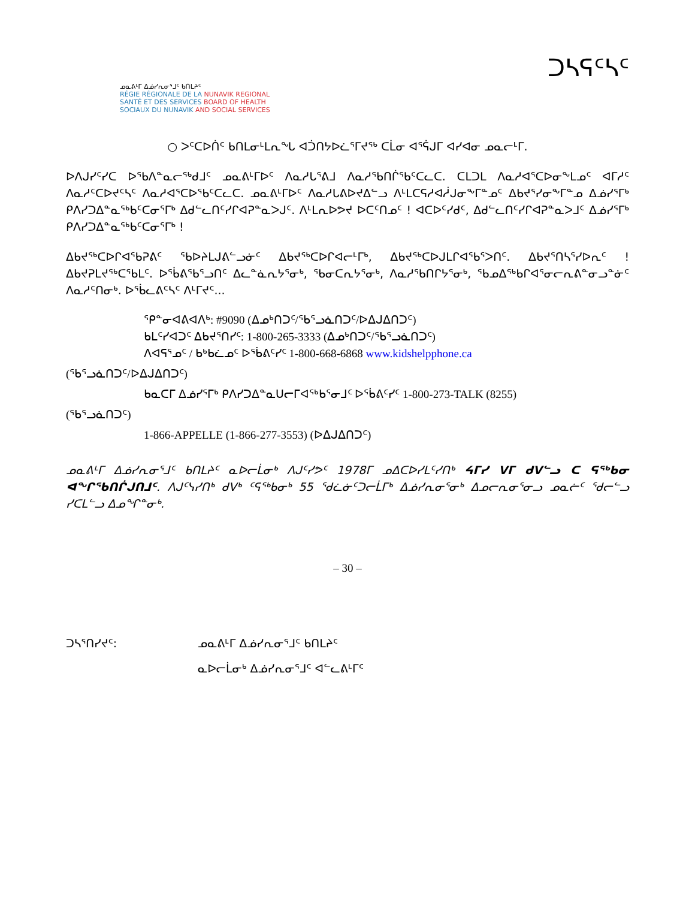ᓄᓇᕕᒻᒥ ᐃᓅᓯᕆᓂᕐᒧᑦ ᑲᑎᒪᔨᑦ
RÉGIE RÉGIONALE DE LA NUNAVIK REGIONAL
SANTÉ ET DES SERVICES BOARD OF HEALTH
SOCIAUX DU NUNAVIK AND SOCIAL SERVICES
ᑐᓴᕋᑦᓴᑦ
○ ᐳᑦᑕᐅᑏᑦ ᑲᑎᒪᓂᒻᒪᕆᖓ ᐊᑑᑎᔭᐅᓛᕐᒥᔪᖅ ᑕᒫᓂ ᐊᕐᕌᒍᒥ ᐊᓯᐊᓂ ᓄᓇᓕᒻᒥ.
ᐅᐱᒍᓯᑦᓯᑕ ᐅᖃᐱᓐᓇᓕᖅᑯᒧᑦ ᓄᓇᕕᒻᒥᐅᑦ ᐱᓇᓱᒐᕐᕕᒧ ᐱᓇᓱᖃᑎᒌᖃᑦᑕᓚᑕ. ᑕᒪᑐᒪ ᐱᓇᓱᐊᕐᑕᐅᓂᖕᒪᓄᑦ ᐊᒥᓱᑦ ᐱᓇᓱᑦᑕᐅᔪᑦᓴᑦ ᐱᓇᓱᐊᕐᑕᐅᖃᑦᑕᓚᑕ. ᓄᓇᕕᒻᒥᐅᑦ ᐱᓇᓱᒐᕕᐅᔪᐃᓪᓗ ᐱᒻᒪᑕᕋᓱᐊᓲᒍᓂᖕᒥᓐᓄᑦ ᐃᑲᔪᕐᓯᓂᖕᒥᓐᓄ ᐃᓅᓯᕐᒥᒃ ᑭᐱᓯᑐᐃᓐᓇᖅᑲᑦᑕᓂᕐᒥᒃ ᐃᑯᓪᓚᑎᑦᓯᒋᐊᕈᓐᓇᐳᒍᑦ. ᐱᒻᒪᕆᐅᕗᔪ ᐅᑕᑦᑎᓄᑦ ! ᐊᑕᐅᑦᓯᑯᑦ, ᐃᑯᓪᓚᑎᑦᓯᒋᐊᕈᓐᓇᐳᒧᑦ ᐃᓅᓯᕐᒥᒃ ᑭᐱᓯᑐᐃᓐᓇᖅᑲᑦᑕᓂᕐᒥᒃ !
ᐃᑲᔪᖅᑕᐅᒋᐊᖃᕈᕕᑦ ᖃᐅᔨᒪᒍᕕᓪᓗᓃᑦ ᐃᑲᔪᖅᑕᐅᒋᐊᓕᒻᒥᒃ, ᐃᑲᔪᖅᑕᐅᒍᒪᒋᐊᖃᕐᐳᑎᑦ. ᐃᑲᔪᕐᑎᓴᕐᓯᐅᕆᑦ ! ᐃᑲᔪᕈᒪᔪᖅᑕᖃᒪᑦ. ᐅᖄᕕᖃᕐᓗᑎᑦ ᐃᓚᓐᓈᕆᔭᕐᓂᒃ, ᖃᓂᑕᕆᔭᕐᓂᒃ, ᐱᓇᓱᖃᑎᒋᔭᕐᓂᒃ, ᖃᓄᐃᖅᑲᒋᐊᕐᓂᓕᕆᕕᓐᓂᓗᓐᓃᑦ ᐱᓇᓱᑦᑎᓂᒃ. ᐅᖄᓚᕕᑦᓴᑦ ᐱᒻᒥᔪᑦ...
ᕿᓐᓂᐊᕕᐊᐱᒃ: #9090 (ᐃᓄᒃᑎᑐᑦ/ᖃᕐᓗᓈᑎᑐᑦ/ᐅᐃᒍᐃᑎᑐᑦ)
ᑲᒪᑦᓯᐊᑐᑦ ᐃᑲᔪᕐᑎᓯᑦ: 1-800-265-3333 (ᐃᓄᒃᑎᑐᑦ/ᖃᕐᓗᓈᑎᑐᑦ)
ᐱᐊᕋᕐᓄᑦ / ᑲᒃᑲᓛᓄᑦ ᐅᖄᕕᑦᓯᑦ 1-800-668-6868 www.kidshelpphone.ca
(ᖃᕐᓗᓈᑎᑐᑦ/ᐅᐃᒍᐃᑎᑐᑦ)
ᑲᓇᑕᒥ ᐃᓅᓯᕐᒥᒃ ᑭᐱᓯᑐᐃᓐᓇᑌᓕᒥᐊᖅᑲᕐᓂᒧᑦ ᐅᖄᕕᑦᓯᑦ 1-800-273-TALK (8255)
(ᖃᕐᓗᓈᑎᑐᑦ)
1-866-APPELLE (1-866-277-3553) (ᐅᐃᒍᐃᑎᑐᑦ)
ᓄᓇᕕᒻᒥ ᐃᓅᓯᕆᓂᕐᒧᑦ ᑲᑎᒪᔨᑦ ᓇᐅᓕᒫᓂᒃ ᐱᒍᑦᓯᕗᑦ 1978ᒥ ᓄᐃᑕᐅᓯᒪᑦᓯᑎᒃ ᔦᒥᓯ ᐯᒥ ᑯᐯᓪᓗ ᑕ ᕋᖅᑲᓂ ᐊᖏᖃᑎᒌᒍᑎᒧᑦ. ᐱᒍᑦᓭᓯᑎᒃ ᑯᐯᒃ ᑦᕋᖅᑲᓂᒃ 55 ᖁᓛᓃᑦᑐᓕᒫᒥᒃ ᐃᓅᓯᕆᓂᕐᓂᒃ ᐃᓄᓕᕆᓂᕐᓂᓗ ᓄᓇᓖᑦ ᖁᓕᓪᓗ ᓯᑕᒪᓪᓗ ᐃᓄᖏᓐᓂᒃ.
– 30 –
| ᑐᓴᕐᑎᓯᔪᑦ: | ᓄᓇᕕᒻᒥ ᐃᓅᓯᕆᓂᕐᒧᑦ ᑲᑎᒪᔨᑦ |
| | ᓇᐅᓕᒫᓂᒃ ᐃᓅᓯᕆᓂᕐᒧᑦ ᐊᓪᓚᕕᒻᒥᑦ |